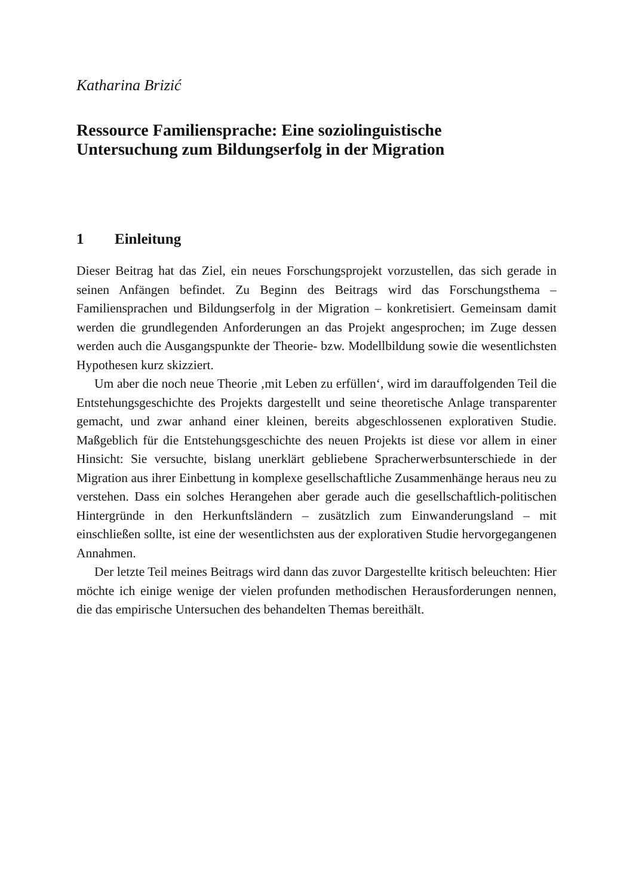Katharina Brizić
Ressource Familiensprache: Eine soziolinguistische
Untersuchung zum Bildungserfolg in der Migration
1 Einleitung
Dieser Beitrag hat das Ziel, ein neues Forschungsprojekt vorzustellen, das sich gerade in seinen Anfängen befindet. Zu Beginn des Beitrags wird das Forschungsthema – Familiensprachen und Bildungserfolg in der Migration – konkretisiert. Gemeinsam damit werden die grundlegenden Anforderungen an das Projekt angesprochen; im Zuge dessen werden auch die Ausgangspunkte der Theorie- bzw. Modellbildung sowie die wesentlichsten Hypothesen kurz skizziert.
Um aber die noch neue Theorie ‚mit Leben zu erfüllen‘, wird im darauffolgenden Teil die Entstehungsgeschichte des Projekts dargestellt und seine theoretische Anlage transparenter gemacht, und zwar anhand einer kleinen, bereits abgeschlossenen explorativen Studie. Maßgeblich für die Entstehungsgeschichte des neuen Projekts ist diese vor allem in einer Hinsicht: Sie versuchte, bislang unerklärt gebliebene Spracherwerbsunterschiede in der Migration aus ihrer Einbettung in komplexe gesellschaftliche Zusammenhänge heraus neu zu verstehen. Dass ein solches Herangehen aber gerade auch die gesellschaftlich-politischen Hintergründe in den Herkunftsländern – zusätzlich zum Einwanderungsland – mit einschließen sollte, ist eine der wesentlichsten aus der explorativen Studie hervorgegangenen Annahmen.
Der letzte Teil meines Beitrags wird dann das zuvor Dargestellte kritisch beleuchten: Hier möchte ich einige wenige der vielen profunden methodischen Herausforderungen nennen, die das empirische Untersuchen des behandelten Themas bereithält.